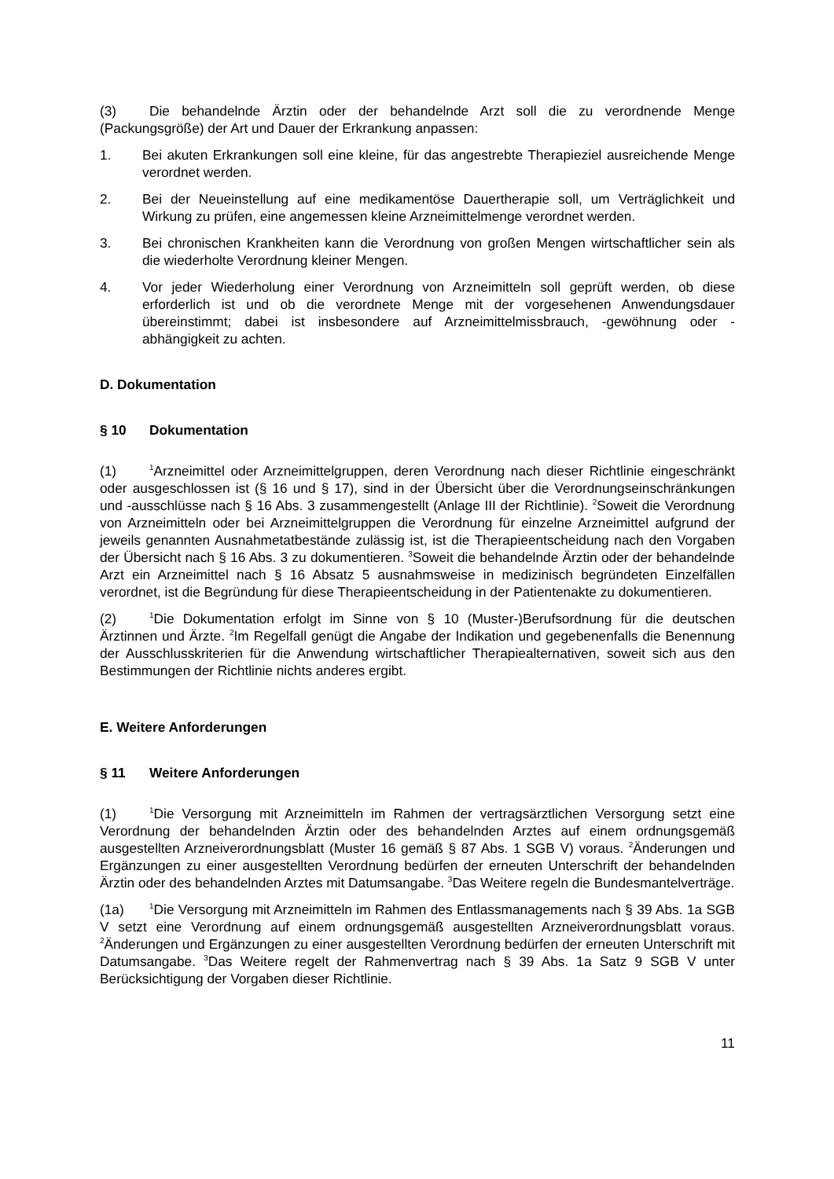(3) Die behandelnde Ärztin oder der behandelnde Arzt soll die zu verordnende Menge (Packungsgröße) der Art und Dauer der Erkrankung anpassen:
1. Bei akuten Erkrankungen soll eine kleine, für das angestrebte Therapieziel ausreichende Menge verordnet werden.
2. Bei der Neueinstellung auf eine medikamentöse Dauertherapie soll, um Verträglichkeit und Wirkung zu prüfen, eine angemessen kleine Arzneimittelmenge verordnet werden.
3. Bei chronischen Krankheiten kann die Verordnung von großen Mengen wirtschaftlicher sein als die wiederholte Verordnung kleiner Mengen.
4. Vor jeder Wiederholung einer Verordnung von Arzneimitteln soll geprüft werden, ob diese erforderlich ist und ob die verordnete Menge mit der vorgesehenen Anwendungsdauer übereinstimmt; dabei ist insbesondere auf Arzneimittelmissbrauch, -gewöhnung oder -abhängigkeit zu achten.
D. Dokumentation
§ 10 Dokumentation
(1)<sup>1</sup>Arzneimittel oder Arzneimittelgruppen, deren Verordnung nach dieser Richtlinie eingeschränkt oder ausgeschlossen ist (§ 16 und § 17), sind in der Übersicht über die Verordnungseinschränkungen und -ausschlüsse nach § 16 Abs. 3 zusammengestellt (Anlage III der Richtlinie). <sup>2</sup>Soweit die Verordnung von Arzneimitteln oder bei Arzneimittelgruppen die Verordnung für einzelne Arzneimittel aufgrund der jeweils genannten Ausnahmetatbestände zulässig ist, ist die Therapieentscheidung nach den Vorgaben der Übersicht nach § 16 Abs. 3 zu dokumentieren. <sup>3</sup>Soweit die behandelnde Ärztin oder der behandelnde Arzt ein Arzneimittel nach § 16 Absatz 5 ausnahmsweise in medizinisch begründeten Einzelfällen verordnet, ist die Begründung für diese Therapieentscheidung in der Patientenakte zu dokumentieren.
(2)<sup>1</sup>Die Dokumentation erfolgt im Sinne von § 10 (Muster-)Berufsordnung für die deutschen Ärztinnen und Ärzte. <sup>2</sup>Im Regelfall genügt die Angabe der Indikation und gegebenenfalls die Benennung der Ausschlusskriterien für die Anwendung wirtschaftlicher Therapiealternativen, soweit sich aus den Bestimmungen der Richtlinie nichts anderes ergibt.
E. Weitere Anforderungen
§ 11 Weitere Anforderungen
(1)<sup>1</sup>Die Versorgung mit Arzneimitteln im Rahmen der vertragsärztlichen Versorgung setzt eine Verordnung der behandelnden Ärztin oder des behandelnden Arztes auf einem ordnungsgemäß ausgestellten Arzneiverordnungsblatt (Muster 16 gemäß § 87 Abs. 1 SGB V) voraus. <sup>2</sup>Änderungen und Ergänzungen zu einer ausgestellten Verordnung bedürfen der erneuten Unterschrift der behandelnden Ärztin oder des behandelnden Arztes mit Datumsangabe. <sup>3</sup>Das Weitere regeln die Bundesmantelverträge.
(1a)<sup>1</sup>Die Versorgung mit Arzneimitteln im Rahmen des Entlassmanagements nach § 39 Abs. 1a SGB V setzt eine Verordnung auf einem ordnungsgemäß ausgestellten Arzneiverordnungsblatt voraus. <sup>2</sup>Änderungen und Ergänzungen zu einer ausgestellten Verordnung bedürfen der erneuten Unterschrift mit Datumsangabe. <sup>3</sup>Das Weitere regelt der Rahmenvertrag nach § 39 Abs. 1a Satz 9 SGB V unter Berücksichtigung der Vorgaben dieser Richtlinie.
11